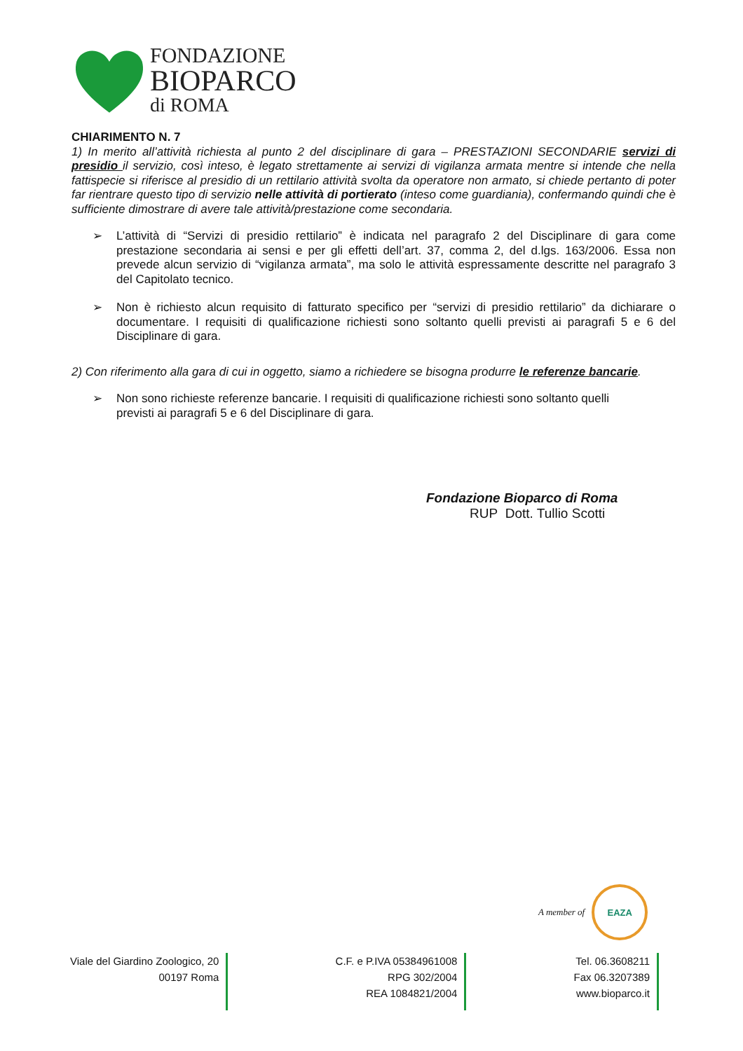FONDAZIONE
BIOPARCO
di ROMA
CHIARIMENTO N. 7
1) In merito all’attività richiesta al punto 2 del disciplinare di gara – PRESTAZIONI SECONDARIE servizi di presidio il servizio, così inteso, è legato strettamente ai servizi di vigilanza armata mentre si intende che nella fattispecie si riferisce al presidio di un rettilario attività svolta da operatore non armato, si chiede pertanto di poter far rientrare questo tipo di servizio nelle attività di portierato (inteso come guardiania), confermando quindi che è sufficiente dimostrare di avere tale attività/prestazione come secondaria.
➢ L’attività di “Servizi di presidio rettilario” è indicata nel paragrafo 2 del Disciplinare di gara come prestazione secondaria ai sensi e per gli effetti dell’art. 37, comma 2, del d.lgs. 163/2006. Essa non prevede alcun servizio di “vigilanza armata”, ma solo le attività espressamente descritte nel paragrafo 3 del Capitolato tecnico.
➢ Non è richiesto alcun requisito di fatturato specifico per “servizi di presidio rettilario” da dichiarare o documentare. I requisiti di qualificazione richiesti sono soltanto quelli previsti ai paragrafi 5 e 6 del Disciplinare di gara.
2) Con riferimento alla gara di cui in oggetto, siamo a richiedere se bisogna produrre le referenze bancarie.
➢ Non sono richieste referenze bancarie. I requisiti di qualificazione richiesti sono soltanto quelli
previsti ai paragrafi 5 e 6 del Disciplinare di gara.
Fondazione Bioparco di Roma
RUP Dott. Tullio Scotti
A member of
EAZA
Viale del Giardino Zoologico, 20
00197 Roma
C.F. e P.IVA 05384961008
RPG 302/2004
REA 1084821/2004
Tel. 06.3608211
Fax 06.3207389
www.bioparco.it